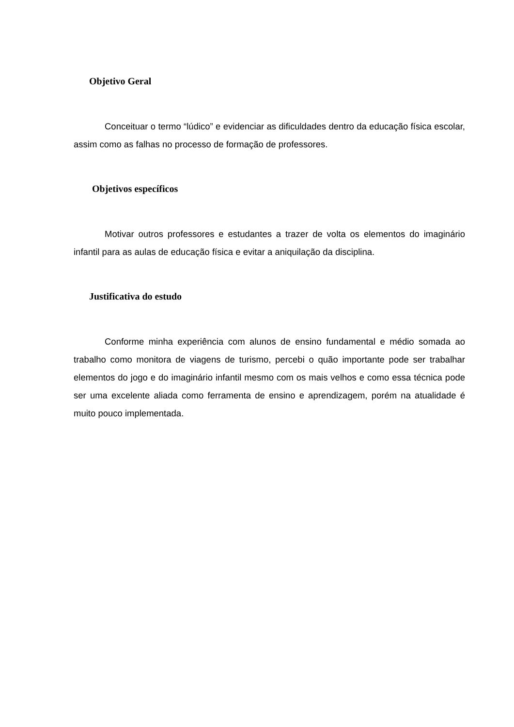Objetivo Geral
Conceituar o termo “lúdico” e evidenciar as dificuldades dentro da educação física escolar, assim como as falhas no processo de formação de professores.
Objetivos específicos
Motivar outros professores e estudantes a trazer de volta os elementos do imaginário infantil para as aulas de educação física e evitar a aniquilação da disciplina.
Justificativa do estudo
Conforme minha experiência com alunos de ensino fundamental e médio somada ao trabalho como monitora de viagens de turismo, percebi o quão importante pode ser trabalhar elementos do jogo e do imaginário infantil mesmo com os mais velhos e como essa técnica pode ser uma excelente aliada como ferramenta de ensino e aprendizagem, porém na atualidade é muito pouco implementada.